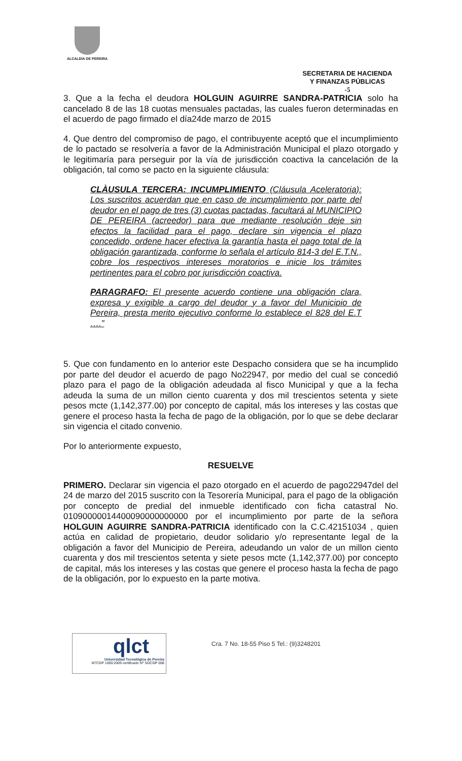ALCALDIA DE PEREIRA
SECRETARIA DE HACIENDA
Y FINANZAS PÚBLICAS
-5
3. Que a la fecha el deudora HOLGUIN AGUIRRE SANDRA-PATRICIA solo ha cancelado 8 de las 18 cuotas mensuales pactadas, las cuales fueron determinadas en el acuerdo de pago firmado el día24de marzo de 2015
4. Que dentro del compromiso de pago, el contribuyente aceptó que el incumplimiento de lo pactado se resolvería a favor de la Administración Municipal el plazo otorgado y le legitimaría para perseguir por la vía de jurisdicción coactiva la cancelación de la obligación, tal como se pacto en la siguiente cláusula:
CLÀUSULA TERCERA: INCUMPLIMIENTO (Cláusula Aceleratoria): Los suscritos acuerdan que en caso de incumplimiento por parte del deudor en el pago de tres (3) cuotas pactadas, facultará al MUNICIPIO DE PEREIRA (acreedor) para que mediante resolución deje sin efectos la facilidad para el pago, declare sin vigencia el plazo concedido, ordene hacer efectiva la garantía hasta el pago total de la obligación garantizada, conforme lo señala el artículo 814-3 del E.T.N., cobre los respectivos intereses moratorios e inicie los trámites pertinentes para el cobro por jurisdicción coactiva.
PARAGRAFO: El presente acuerdo contiene una obligación clara, expresa y exigible a cargo del deudor y a favor del Municipio de Pereira, presta merito ejecutivo conforme lo establece el 828 del E.T ….”
5. Que con fundamento en lo anterior este Despacho considera que se ha incumplido por parte del deudor el acuerdo de pago No22947, por medio del cual se concedió plazo para el pago de la obligación adeudada al fisco Municipal y que a la fecha adeuda la suma de un millon ciento cuarenta y dos mil trescientos setenta y siete pesos mcte (1,142,377.00) por concepto de capital, más los intereses y las costas que genere el proceso hasta la fecha de pago de la obligación, por lo que se debe declarar sin vigencia el citado convenio.
Por lo anteriormente expuesto,
RESUELVE
PRIMERO. Declarar sin vigencia el pazo otorgado en el acuerdo de pago22947del del 24 de marzo del 2015 suscrito con la Tesorería Municipal, para el pago de la obligación por concepto de predial del inmueble identificado con ficha catastral No. 01090000014400090000000000 por el incumplimiento por parte de la señora HOLGUIN AGUIRRE SANDRA-PATRICIA identificado con la C.C.42151034 , quien actúa en calidad de propietario, deudor solidario y/o representante legal de la obligación a favor del Municipio de Pereira, adeudando un valor de un millon ciento cuarenta y dos mil trescientos setenta y siete pesos mcte (1,142,377.00) por concepto de capital, más los intereses y las costas que genere el proceso hasta la fecha de pago de la obligación, por lo expuesto en la parte motiva.
qlct
Universidad Tecnológica de Pereira
NTCGP 1000:2009 certificado Nº SGCGP 008
Cra. 7 No. 18-55 Piso 5 Tel.: (9)3248201